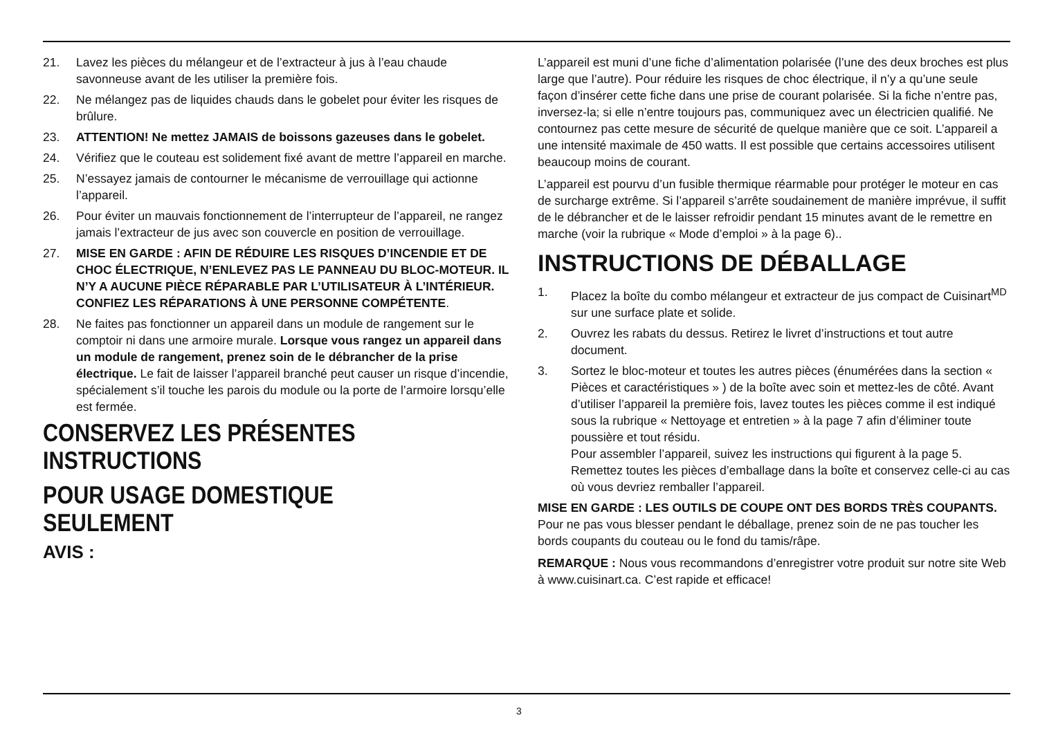21. Lavez les pièces du mélangeur et de l’extracteur à jus à l’eau chaude savonneuse avant de les utiliser la première fois.
22. Ne mélangez pas de liquides chauds dans le gobelet pour éviter les risques de brûlure.
23. ATTENTION! Ne mettez JAMAIS de boissons gazeuses dans le gobelet.
24. Vérifiez que le couteau est solidement fixé avant de mettre l’appareil en marche.
25. N’essayez jamais de contourner le mécanisme de verrouillage qui actionne l’appareil.
26. Pour éviter un mauvais fonctionnement de l’interrupteur de l’appareil, ne rangez jamais l’extracteur de jus avec son couvercle en position de verrouillage.
27. MISE EN GARDE : AFIN DE RÉDUIRE LES RISQUES D’INCENDIE ET DE CHOC ÉLECTRIQUE, N’ENLEVEZ PAS LE PANNEAU DU BLOC-MOTEUR. IL N’Y A AUCUNE PIÈCE RÉPARABLE PAR L’UTILISATEUR À L’INTÉRIEUR. CONFIEZ LES RÉPARATIONS À UNE PERSONNE COMPÉTENTE.
28. Ne faites pas fonctionner un appareil dans un module de rangement sur le comptoir ni dans une armoire murale. Lorsque vous rangez un appareil dans un module de rangement, prenez soin de le débrancher de la prise électrique. Le fait de laisser l’appareil branché peut causer un risque d’incendie, spécialement s’il touche les parois du module ou la porte de l’armoire lorsqu’elle est fermée.
CONSERVEZ LES PRÉSENTES INSTRUCTIONS
POUR USAGE DOMESTIQUE SEULEMENT
AVIS :
L’appareil est muni d’une fiche d’alimentation polarisée (l’une des deux broches est plus large que l’autre). Pour réduire les risques de choc électrique, il n’y a qu’une seule façon d’insérer cette fiche dans une prise de courant polarisée. Si la fiche n’entre pas, inversez-la; si elle n’entre toujours pas, communiquez avec un électricien qualifié. Ne contournez pas cette mesure de sécurité de quelque manière que ce soit. L’appareil a une intensité maximale de 450 watts. Il est possible que certains accessoires utilisent beaucoup moins de courant.
L’appareil est pourvu d’un fusible thermique réarmable pour protéger le moteur en cas de surcharge extrême. Si l’appareil s’arrête soudainement de manière imprévue, il suffit de le débrancher et de le laisser refroidir pendant 15 minutes avant de le remettre en marche (voir la rubrique « Mode d’emploi » à la page 6)..
INSTRUCTIONS DE DÉBALLAGE
1. Placez la boîte du combo mélangeur et extracteur de jus compact de Cuisinart<sup>MD</sup> sur une surface plate et solide.
2. Ouvrez les rabats du dessus. Retirez le livret d’instructions et tout autre document.
3. Sortez le bloc-moteur et toutes les autres pièces (énumérées dans la section « Pièces et caractéristiques » ) de la boîte avec soin et mettez-les de côté. Avant d’utiliser l’appareil la première fois, lavez toutes les pièces comme il est indiqué sous la rubrique « Nettoyage et entretien » à la page 7 afin d’éliminer toute poussière et tout résidu.
Pour assembler l’appareil, suivez les instructions qui figurent à la page 5. Remettez toutes les pièces d’emballage dans la boîte et conservez celle-ci au cas où vous devriez remballer l’appareil.
MISE EN GARDE : LES OUTILS DE COUPE ONT DES BORDS TRÈS COUPANTS. Pour ne pas vous blesser pendant le déballage, prenez soin de ne pas toucher les bords coupants du couteau ou le fond du tamis/râpe.
REMARQUE : Nous vous recommandons d’enregistrer votre produit sur notre site Web à www.cuisinart.ca. C’est rapide et efficace!
3